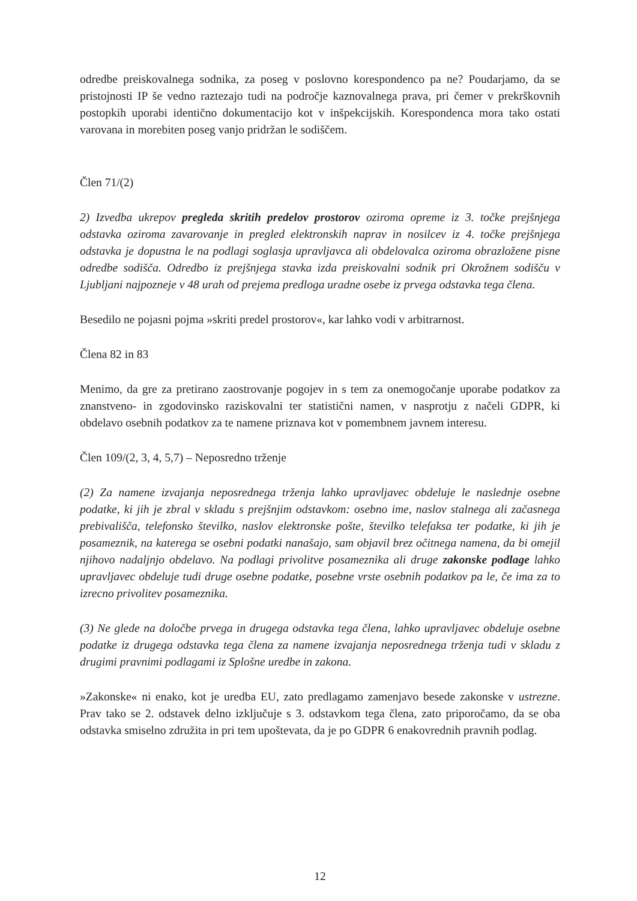odredbe preiskovalnega sodnika, za poseg v poslovno korespondenco pa ne? Poudarjamo, da se pristojnosti IP še vedno raztezajo tudi na področje kaznovalnega prava, pri čemer v prekrškovnih postopkih uporabi identično dokumentacijo kot v inšpekcijskih. Korespondenca mora tako ostati varovana in morebiten poseg vanjo pridržan le sodiščem.
Člen 71/(2)
2) Izvedba ukrepov pregleda skritih predelov prostorov oziroma opreme iz 3. točke prejšnjega odstavka oziroma zavarovanje in pregled elektronskih naprav in nosilcev iz 4. točke prejšnjega odstavka je dopustna le na podlagi soglasja upravljavca ali obdelovalca oziroma obrazložene pisne odredbe sodišča. Odredbo iz prejšnjega stavka izda preiskovalni sodnik pri Okrožnem sodišču v Ljubljani najpozneje v 48 urah od prejema predloga uradne osebe iz prvega odstavka tega člena.
Besedilo ne pojasni pojma »skriti predel prostorov«, kar lahko vodi v arbitrarnost.
Člena 82 in 83
Menimo, da gre za pretirano zaostrovanje pogojev in s tem za onemogočanje uporabe podatkov za znanstveno- in zgodovinsko raziskovalni ter statistični namen, v nasprotju z načeli GDPR, ki obdelavo osebnih podatkov za te namene priznava kot v pomembnem javnem interesu.
Člen 109/(2, 3, 4, 5,7) – Neposredno trženje
(2) Za namene izvajanja neposrednega trženja lahko upravljavec obdeluje le naslednje osebne podatke, ki jih je zbral v skladu s prejšnjim odstavkom: osebno ime, naslov stalnega ali začasnega prebivališča, telefonsko številko, naslov elektronske pošte, številko telefaksa ter podatke, ki jih je posameznik, na katerega se osebni podatki nanašajo, sam objavil brez očitnega namena, da bi omejil njihovo nadaljnjo obdelavo. Na podlagi privolitve posameznika ali druge zakonske podlage lahko upravljavec obdeluje tudi druge osebne podatke, posebne vrste osebnih podatkov pa le, če ima za to izrecno privolitev posameznika.
(3) Ne glede na določbe prvega in drugega odstavka tega člena, lahko upravljavec obdeluje osebne podatke iz drugega odstavka tega člena za namene izvajanja neposrednega trženja tudi v skladu z drugimi pravnimi podlagami iz Splošne uredbe in zakona.
»Zakonske« ni enako, kot je uredba EU, zato predlagamo zamenjavo besede zakonske v ustrezne. Prav tako se 2. odstavek delno izključuje s 3. odstavkom tega člena, zato priporočamo, da se oba odstavka smiselno združita in pri tem upoštevata, da je po GDPR 6 enakovrednih pravnih podlag.
12